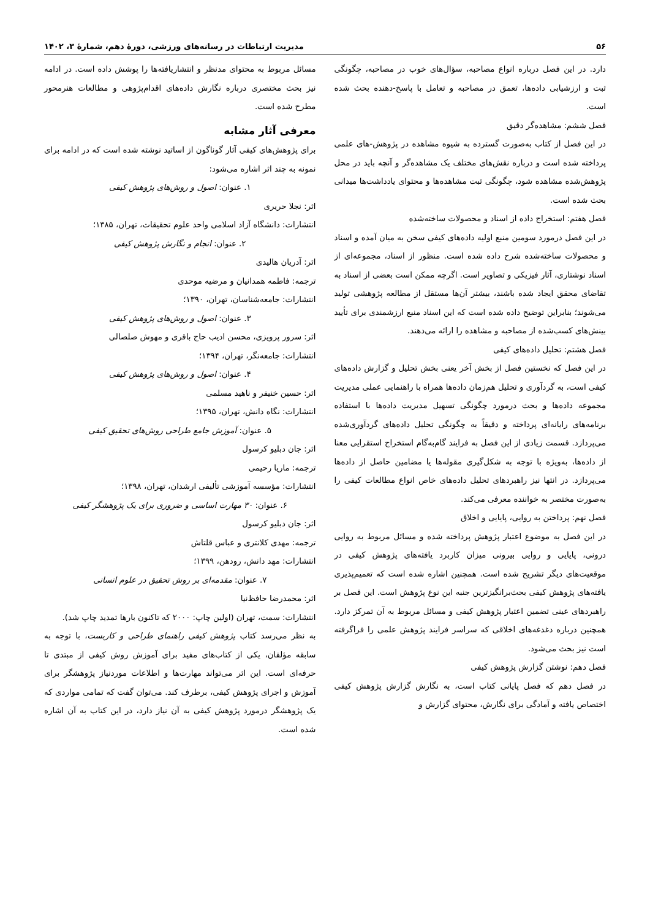۵۶ مدیریت ارتباطات در رسانه‌های ورزشی، دورهٔ دهم، شمارهٔ ۳، ۱۴۰۲
دارد. در این فصل درباره انواع مصاحبه، سؤال‌های خوب در مصاحبه، چگونگی ثبت و ارزشیابی داده‌ها، تعمق در مصاحبه و تعامل با پاسخ-دهنده بحث شده است.
فصل ششم: مشاهده‌گر دقیق
در این فصل از کتاب به‌صورت گسترده به شیوه مشاهده در پژوهش-های علمی پرداخته شده است و درباره نقش‌های مختلف یک مشاهده‌گر و آنچه باید در محل پژوهش‌شده مشاهده شود، چگونگی ثبت مشاهده‌ها و محتوای یادداشت‌ها میدانی بحث شده است.
فصل هفتم: استخراج داده از اسناد و محصولات ساخته‌شده
در این فصل درمورد سومین منبع اولیه داده‌های کیفی سخن به میان آمده و اسناد و محصولات ساخته‌شده شرح داده شده است. منظور از اسناد، مجموعه‌ای از اسناد نوشتاری، آثار فیزیکی و تصاویر است. اگرچه ممکن است بعضی از اسناد به تقاضای محقق ایجاد شده باشند، بیشتر آن‌ها مستقل از مطالعه پژوهشی تولید می‌شوند؛ بنابراین توضیح داده شده است که این اسناد منبع ارزشمندی برای تأیید بینش‌های کسب‌شده از مصاحبه و مشاهده را ارائه می‌دهند.
فصل هشتم: تحلیل داده‌های کیفی
در این فصل که نخستین فصل از بخش آخر یعنی بخش تحلیل و گزارش داده‌های کیفی است، به گردآوری و تحلیل هم‌زمان داده‌ها همراه با راهنمایی عملی مدیریت مجموعه داده‌ها و بحث درمورد چگونگی تسهیل مدیریت داده‌ها با استفاده برنامه‌های رایانه‌ای پرداخته و دقیقاً به چگونگی تحلیل داده‌های گردآوری‌شده می‌پردازد. قسمت زیادی از این فصل به فرایند گام‌به‌گام استخراج استقرایی معنا از داده‌ها، به‌ویژه با توجه به شکل‌گیری مقوله‌ها یا مضامین حاصل از داده‌ها می‌پردازد. در انتها نیز راهبردهای تحلیل داده‌های خاص انواع مطالعات کیفی را به‌صورت مختصر به خواننده معرفی می‌کند.
فصل نهم: پرداختن به روایی، پایایی و اخلاق
در این فصل به موضوع اعتبار پژوهش پرداخته شده و مسائل مربوط به روایی درونی، پایایی و روایی بیرونی میزان کاربرد یافته‌های پژوهش کیفی در موقعیت‌های دیگر تشریح شده است. همچنین اشاره شده است که تعمیم‌پذیری یافته‌های پژوهش کیفی بحث‌برانگیزترین جنبه این نوع پژوهش است. این فصل بر راهبردهای عینی تضمین اعتبار پژوهش کیفی و مسائل مربوط به آن تمرکز دارد. همچنین درباره دغدغه‌های اخلاقی که سراسر فرایند پژوهش علمی را فراگرفته است نیز بحث می‌شود.
فصل دهم: نوشتن گزارش پژوهش کیفی
در فصل دهم که فصل پایانی کتاب است، به نگارش گزارش پژوهش کیفی اختصاص یافته و آمادگی برای نگارش، محتوای گزارش و
مسائل مربوط به محتوای مدنظر و انتشاریافته‌ها را پوشش داده است. در ادامه نیز بحث مختصری درباره نگارش داده‌های اقدام‌پژوهی و مطالعات هنرمحور مطرح شده است.
معرفی آثار مشابه
برای پژوهش‌های کیفی آثار گوناگون از اساتید نوشته شده است که در ادامه برای نمونه به چند اثر اشاره می‌شود:
۱. عنوان: اصول و روش‌های پژوهش کیفی
اثر: نجلا حریری
انتشارات: دانشگاه آزاد اسلامی واحد علوم تحقیقات، تهران، ۱۳۸۵؛
۲. عنوان: انجام و نگارش پژوهش کیفی
اثر: آدریان هالیدی
ترجمه: فاطمه همدانیان و مرضیه موحدی
انتشارات: جامعه‌شناسان، تهران، ۱۳۹۰؛
۳. عنوان: اصول و روش‌های پژوهش کیفی
اثر: سرور پرویزی، محسن ادیب حاج باقری و مهوش صلصالی
انتشارات: جامعه‌نگر، تهران، ۱۳۹۴؛
۴. عنوان: اصول و روش‌های پژوهش کیفی
اثر: حسین خنیفر و ناهید مسلمی
انتشارات: نگاه دانش، تهران، ۱۳۹۵؛
۵. عنوان: آموزش جامع طراحی روش‌های تحقیق کیفی
اثر: جان دبلیو کرسول
ترجمه: ماریا رحیمی
انتشارات: مؤسسه آموزشی تألیفی ارشدان، تهران، ۱۳۹۸؛
۶. عنوان: ۳۰ مهارت اساسی و ضروری برای یک پژوهشگر کیفی
اثر: جان دبلیو کرسول
ترجمه: مهدی کلانتری و عباس قلتاش
انتشارات: مهد دانش، رودهن، ۱۳۹۹؛
۷. عنوان: مقدمه‌ای بر روش تحقیق در علوم انسانی
اثر: محمدرضا حافظ‌نیا
انتشارات: سمت، تهران (اولین چاپ: ۲۰۰۰ که تاکنون بارها تمدید چاپ شد).
به نظر می‌رسد کتاب پژوهش کیفی راهنمای طراحی و کاربست، با توجه به سابقه مؤلفان، یکی از کتاب‌های مفید برای آموزش روش کیفی از مبتدی تا حرفه‌ای است. این اثر می‌تواند مهارت‌ها و اطلاعات موردنیاز پژوهشگر برای آموزش و اجرای پژوهش کیفی، برطرف کند. می‌توان گفت که تمامی مواردی که یک پژوهشگر درمورد پژوهش کیفی به آن نیاز دارد، در این کتاب به آن اشاره شده است.